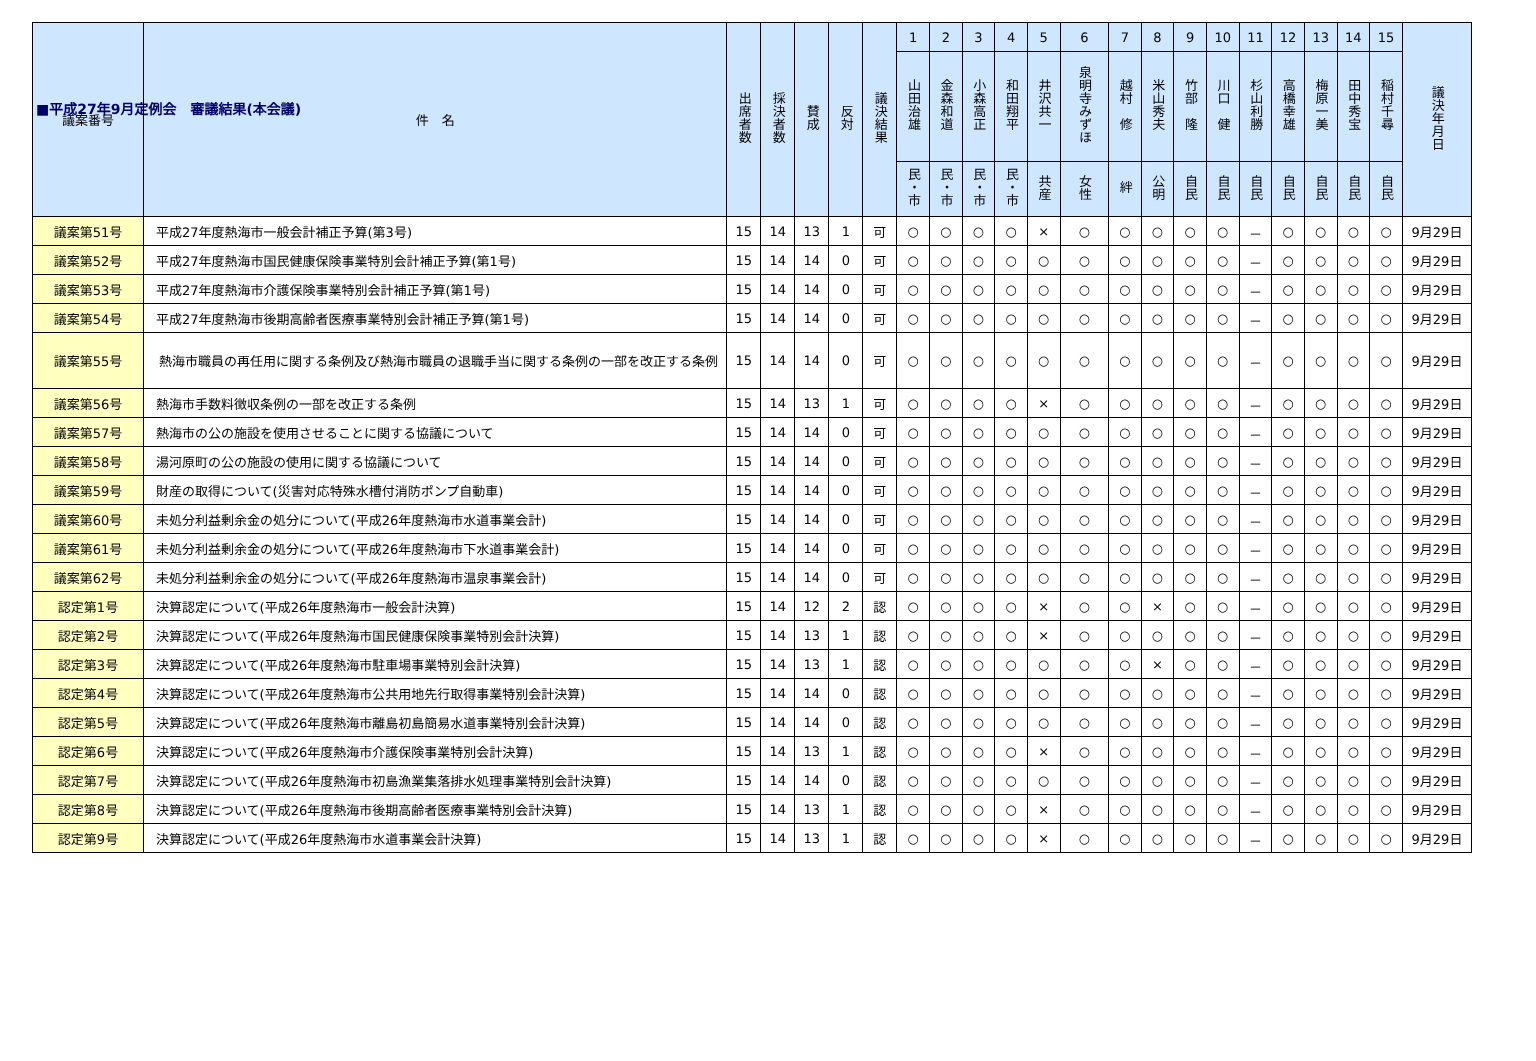■平成27年9月定例会　審議結果(本会議)
| 議案番号 | 件 名 | 出席者数 | 採決者数 | 賛成 | 反対 | 議決結果 | 1 | 2 | 3 | 4 | 5 | 6 | 7 | 8 | 9 | 10 | 11 | 12 | 13 | 14 | 15 | 議決年月日 |
| --- | --- | --- | --- | --- | --- | --- | --- | --- | --- | --- | --- | --- | --- | --- | --- | --- | --- | --- | --- | --- | --- | --- |
| | | | | | | | 山田治雄 | 金森和道 | 小森高正 | 和田翔平 | 井沢共一 | 泉明寺みずほ | 越村 修 | 米山秀夫 | 竹部 隆 | 川口 健 | 杉山利勝 | 高橋幸雄 | 梅原一美 | 田中秀宝 | 稲村千尋 | |
| | | | | | | | 民・市 | 民・市 | 民・市 | 民・市 | 共産 | 女性 | 絆 | 公明 | 自民 | 自民 | 自民 | 自民 | 自民 | 自民 | 自民 | |
| 議案第51号 | 平成27年度熱海市一般会計補正予算(第3号) | 15 | 14 | 13 | 1 | 可 | ○ | ○ | ○ | ○ | × | ○ | ○ | ○ | ○ | ○ | － | ○ | ○ | ○ | ○ | 9月29日 |
| 議案第52号 | 平成27年度熱海市国民健康保険事業特別会計補正予算(第1号) | 15 | 14 | 14 | 0 | 可 | ○ | ○ | ○ | ○ | ○ | ○ | ○ | ○ | ○ | ○ | － | ○ | ○ | ○ | ○ | 9月29日 |
| 議案第53号 | 平成27年度熱海市介護保険事業特別会計補正予算(第1号) | 15 | 14 | 14 | 0 | 可 | ○ | ○ | ○ | ○ | ○ | ○ | ○ | ○ | ○ | ○ | － | ○ | ○ | ○ | ○ | 9月29日 |
| 議案第54号 | 平成27年度熱海市後期高齢者医療事業特別会計補正予算(第1号) | 15 | 14 | 14 | 0 | 可 | ○ | ○ | ○ | ○ | ○ | ○ | ○ | ○ | ○ | ○ | － | ○ | ○ | ○ | ○ | 9月29日 |
| 議案第55号 | 熱海市職員の再任用に関する条例及び熱海市職員の退職手当に関する条例の一部を改正する条例 | 15 | 14 | 14 | 0 | 可 | ○ | ○ | ○ | ○ | ○ | ○ | ○ | ○ | ○ | ○ | － | ○ | ○ | ○ | ○ | 9月29日 |
| 議案第56号 | 熱海市手数料徴収条例の一部を改正する条例 | 15 | 14 | 13 | 1 | 可 | ○ | ○ | ○ | ○ | × | ○ | ○ | ○ | ○ | ○ | － | ○ | ○ | ○ | ○ | 9月29日 |
| 議案第57号 | 熱海市の公の施設を使用させることに関する協議について | 15 | 14 | 14 | 0 | 可 | ○ | ○ | ○ | ○ | ○ | ○ | ○ | ○ | ○ | ○ | － | ○ | ○ | ○ | ○ | 9月29日 |
| 議案第58号 | 湯河原町の公の施設の使用に関する協議について | 15 | 14 | 14 | 0 | 可 | ○ | ○ | ○ | ○ | ○ | ○ | ○ | ○ | ○ | ○ | － | ○ | ○ | ○ | ○ | 9月29日 |
| 議案第59号 | 財産の取得について(災害対応特殊水槽付消防ポンプ自動車) | 15 | 14 | 14 | 0 | 可 | ○ | ○ | ○ | ○ | ○ | ○ | ○ | ○ | ○ | ○ | － | ○ | ○ | ○ | ○ | 9月29日 |
| 議案第60号 | 未処分利益剰余金の処分について(平成26年度熱海市水道事業会計) | 15 | 14 | 14 | 0 | 可 | ○ | ○ | ○ | ○ | ○ | ○ | ○ | ○ | ○ | ○ | － | ○ | ○ | ○ | ○ | 9月29日 |
| 議案第61号 | 未処分利益剰余金の処分について(平成26年度熱海市下水道事業会計) | 15 | 14 | 14 | 0 | 可 | ○ | ○ | ○ | ○ | ○ | ○ | ○ | ○ | ○ | ○ | － | ○ | ○ | ○ | ○ | 9月29日 |
| 議案第62号 | 未処分利益剰余金の処分について(平成26年度熱海市温泉事業会計) | 15 | 14 | 14 | 0 | 可 | ○ | ○ | ○ | ○ | ○ | ○ | ○ | ○ | ○ | ○ | － | ○ | ○ | ○ | ○ | 9月29日 |
| 認定第1号 | 決算認定について(平成26年度熱海市一般会計決算) | 15 | 14 | 12 | 2 | 認 | ○ | ○ | ○ | ○ | × | ○ | ○ | × | ○ | ○ | － | ○ | ○ | ○ | ○ | 9月29日 |
| 認定第2号 | 決算認定について(平成26年度熱海市国民健康保険事業特別会計決算) | 15 | 14 | 13 | 1 | 認 | ○ | ○ | ○ | ○ | × | ○ | ○ | ○ | ○ | ○ | － | ○ | ○ | ○ | ○ | 9月29日 |
| 認定第3号 | 決算認定について(平成26年度熱海市駐車場事業特別会計決算) | 15 | 14 | 13 | 1 | 認 | ○ | ○ | ○ | ○ | ○ | ○ | ○ | × | ○ | ○ | － | ○ | ○ | ○ | ○ | 9月29日 |
| 認定第4号 | 決算認定について(平成26年度熱海市公共用地先行取得事業特別会計決算) | 15 | 14 | 14 | 0 | 認 | ○ | ○ | ○ | ○ | ○ | ○ | ○ | ○ | ○ | ○ | － | ○ | ○ | ○ | ○ | 9月29日 |
| 認定第5号 | 決算認定について(平成26年度熱海市離島初島簡易水道事業特別会計決算) | 15 | 14 | 14 | 0 | 認 | ○ | ○ | ○ | ○ | ○ | ○ | ○ | ○ | ○ | ○ | － | ○ | ○ | ○ | ○ | 9月29日 |
| 認定第6号 | 決算認定について(平成26年度熱海市介護保険事業特別会計決算) | 15 | 14 | 13 | 1 | 認 | ○ | ○ | ○ | ○ | × | ○ | ○ | ○ | ○ | ○ | － | ○ | ○ | ○ | ○ | 9月29日 |
| 認定第7号 | 決算認定について(平成26年度熱海市初島漁業集落排水処理事業特別会計決算) | 15 | 14 | 14 | 0 | 認 | ○ | ○ | ○ | ○ | ○ | ○ | ○ | ○ | ○ | ○ | － | ○ | ○ | ○ | ○ | 9月29日 |
| 認定第8号 | 決算認定について(平成26年度熱海市後期高齢者医療事業特別会計決算) | 15 | 14 | 13 | 1 | 認 | ○ | ○ | ○ | ○ | × | ○ | ○ | ○ | ○ | ○ | － | ○ | ○ | ○ | ○ | 9月29日 |
| 認定第9号 | 決算認定について(平成26年度熱海市水道事業会計決算) | 15 | 14 | 13 | 1 | 認 | ○ | ○ | ○ | ○ | × | ○ | ○ | ○ | ○ | ○ | － | ○ | ○ | ○ | ○ | 9月29日 |